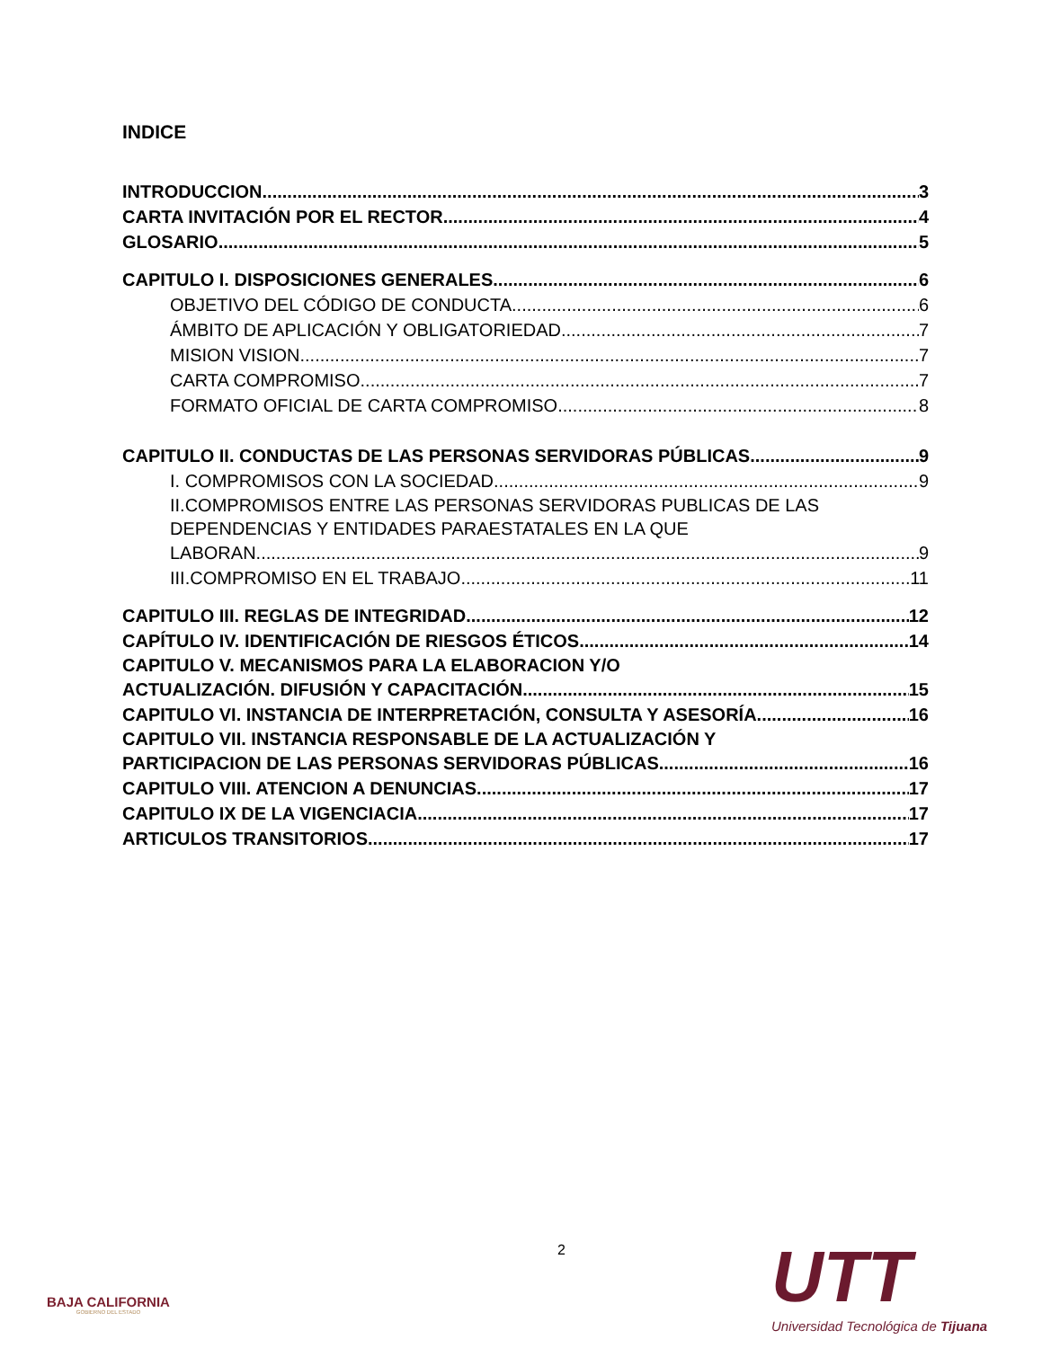INDICE
INTRODUCCION 3
CARTA INVITACIÓN POR EL RECTOR 4
GLOSARIO 5
CAPITULO I. DISPOSICIONES GENERALES 6
OBJETIVO DEL CÓDIGO DE CONDUCTA 6
ÁMBITO DE APLICACIÓN Y OBLIGATORIEDAD 7
MISION VISION 7
CARTA COMPROMISO 7
FORMATO OFICIAL DE CARTA COMPROMISO 8
CAPITULO II. CONDUCTAS DE LAS PERSONAS SERVIDORAS PÚBLICAS 9
I. COMPROMISOS CON LA SOCIEDAD 9
II.COMPROMISOS ENTRE LAS PERSONAS SERVIDORAS PUBLICAS DE LAS DEPENDENCIAS Y ENTIDADES PARAESTATALES EN LA QUE
LABORAN 9
III.COMPROMISO EN EL TRABAJO 11
CAPITULO III. REGLAS DE INTEGRIDAD 12
CAPÍTULO IV. IDENTIFICACIÓN DE RIESGOS ÉTICOS 14
CAPITULO V. MECANISMOS PARA LA ELABORACION Y/O
ACTUALIZACIÓN. DIFUSIÓN Y CAPACITACIÓN 15
CAPITULO VI. INSTANCIA DE INTERPRETACIÓN, CONSULTA Y ASESORÍA 16
CAPITULO VII. INSTANCIA RESPONSABLE DE LA ACTUALIZACIÓN Y
PARTICIPACION DE LAS PERSONAS SERVIDORAS PÚBLICAS 16
CAPITULO VIII. ATENCION A DENUNCIAS 17
CAPITULO IX DE LA VIGENCIACIA 17
ARTICULOS TRANSITORIOS. 17
2
BAJA CALIFORNIA
GOBIERNO DEL ESTADO
UTT
Universidad Tecnológica de Tijuana